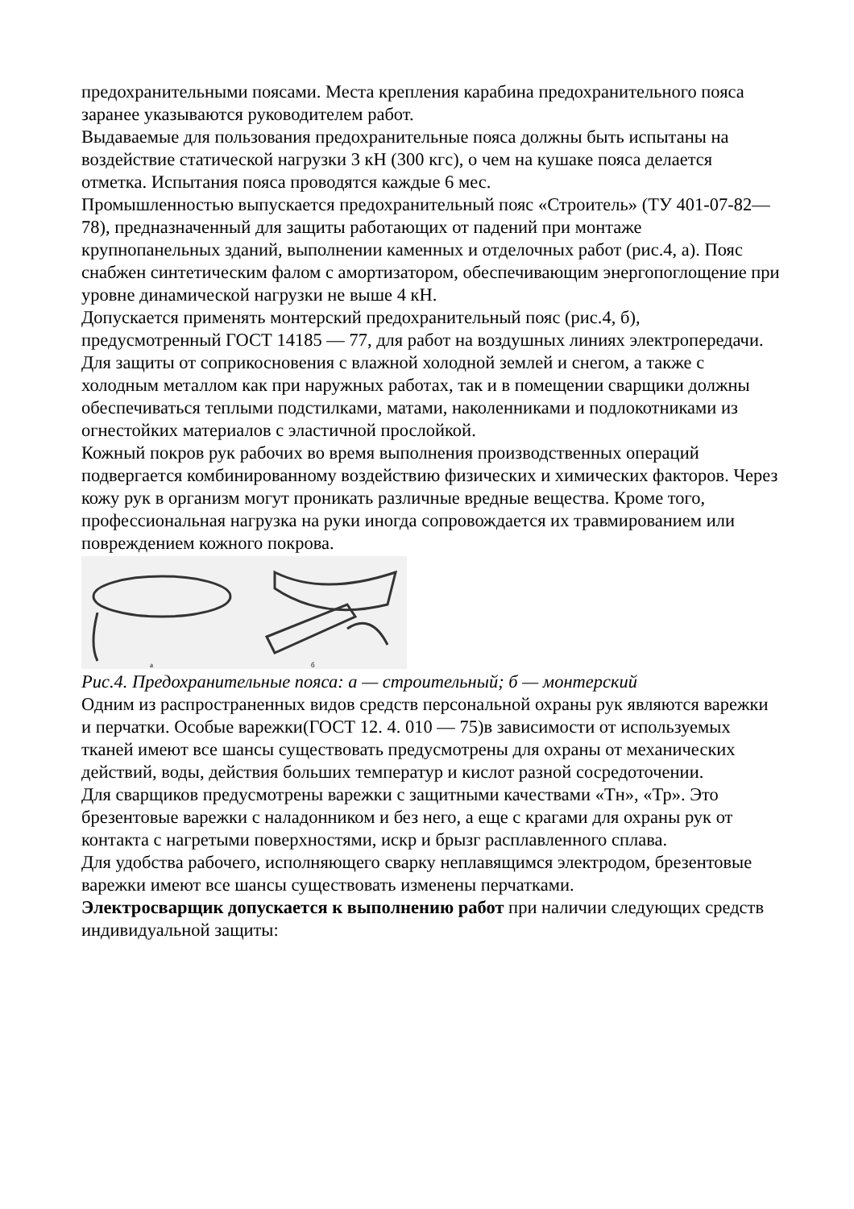предохранительными поясами. Места крепления карабина предохранительного пояса заранее указываются руководителем работ.
Выдаваемые для пользования предохранительные пояса должны быть испытаны на воздействие статической нагрузки 3 кН (300 кгс), о чем на кушаке пояса делается отметка. Испытания пояса проводятся каждые 6 мес.
Промышленностью выпускается предохранительный пояс «Строитель» (ТУ 401-07-82—78), предназначенный для защиты работающих от падений при монтаже крупнопанельных зданий, выполнении каменных и отделочных работ (рис.4, а). Пояс снабжен синтетическим фалом с амортизатором, обеспечивающим энергопоглощение при уровне динамической нагрузки не выше 4 кН.
Допускается применять монтерский предохранительный пояс (рис.4, б), предусмотренный ГОСТ 14185 — 77, для работ на воздушных линиях электропередачи.
Для защиты от соприкосновения с влажной холодной землей и снегом, а также с холодным металлом как при наружных работах, так и в помещении сварщики должны обеспечиваться теплыми подстилками, матами, наколенниками и подлокотниками из огнестойких материалов с эластичной прослойкой.
Кожный покров рук рабочих во время выполнения производственных операций подвергается комбинированному воздействию физических и химических факторов. Через кожу рук в организм могут проникать различные вредные вещества. Кроме того, профессиональная нагрузка на руки иногда сопровождается их травмированием или повреждением кожного покрова.
а
б
Рис.4. Предохранительные пояса: а — строительный; б — монтерский
Одним из распространенных видов средств персональной охраны рук являются варежки и перчатки. Особые варежки(ГОСТ 12. 4. 010 — 75)в зависимости от используемых тканей имеют все шансы существовать предусмотрены для охраны от механических действий, воды, действия больших температур и кислот разной сосредоточении.
Для сварщиков предусмотрены варежки с защитными качествами «Тн», «Тр». Это брезентовые варежки с наладонником и без него, а еще с крагами для охраны рук от контакта с нагретыми поверхностями, искр и брызг расплавленного сплава.
Для удобства рабочего, исполняющего сварку неплавящимся электродом, брезентовые варежки имеют все шансы существовать изменены перчатками.
Электросварщик допускается к выполнению работ при наличии следующих средств индивидуальной защиты: